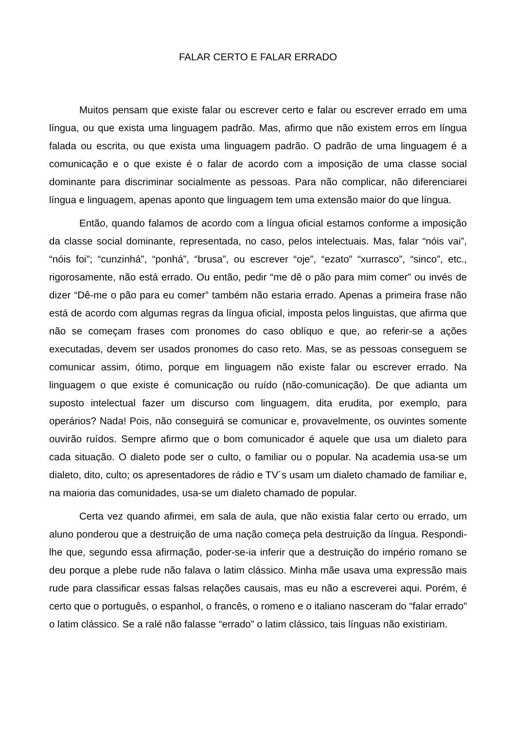FALAR CERTO E FALAR ERRADO
Muitos pensam que existe falar ou escrever certo e falar ou escrever errado em uma língua, ou que exista uma linguagem padrão. Mas, afirmo que não existem erros em língua falada ou escrita, ou que exista uma linguagem padrão. O padrão de uma linguagem é a comunicação e o que existe é o falar de acordo com a imposição de uma classe social dominante para discriminar socialmente as pessoas. Para não complicar, não diferenciarei língua e linguagem, apenas aponto que linguagem tem uma extensão maior do que língua.
Então, quando falamos de acordo com a língua oficial estamos conforme a imposição da classe social dominante, representada, no caso, pelos intelectuais. Mas, falar “nóis vai”, “nóis foi”; “cunzinhá”, “ponhá”, “brusa”, ou escrever “oje”, “ezato” “xurrasco”, “sinco”, etc., rigorosamente, não está errado. Ou então, pedir “me dê o pão para mim comer” ou invés de dizer “Dê-me o pão para eu comer” também não estaria errado. Apenas a primeira frase não está de acordo com algumas regras da língua oficial, imposta pelos linguistas, que afirma que não se começam frases com pronomes do caso oblíquo e que, ao referir-se a ações executadas, devem ser usados pronomes do caso reto. Mas, se as pessoas conseguem se comunicar assim, ótimo, porque em linguagem não existe falar ou escrever errado. Na linguagem o que existe é comunicação ou ruído (não-comunicação). De que adianta um suposto intelectual fazer um discurso com linguagem, dita erudita, por exemplo, para operários? Nada! Pois, não conseguirá se comunicar e, provavelmente, os ouvintes somente ouvirão ruídos. Sempre afirmo que o bom comunicador é aquele que usa um dialeto para cada situação. O dialeto pode ser o culto, o familiar ou o popular. Na academia usa-se um dialeto, dito, culto; os apresentadores de rádio e TV´s usam um dialeto chamado de familiar e, na maioria das comunidades, usa-se um dialeto chamado de popular.
Certa vez quando afirmei, em sala de aula, que não existia falar certo ou errado, um aluno ponderou que a destruição de uma nação começa pela destruição da língua. Respondi-lhe que, segundo essa afirmação, poder-se-ia inferir que a destruição do império romano se deu porque a plebe rude não falava o latim clássico. Minha mãe usava uma expressão mais rude para classificar essas falsas relações causais, mas eu não a escreverei aqui. Porém, é certo que o português, o espanhol, o francês, o romeno e o italiano nasceram do “falar errado” o latim clássico. Se a ralé não falasse “errado” o latim clássico, tais línguas não existiriam.